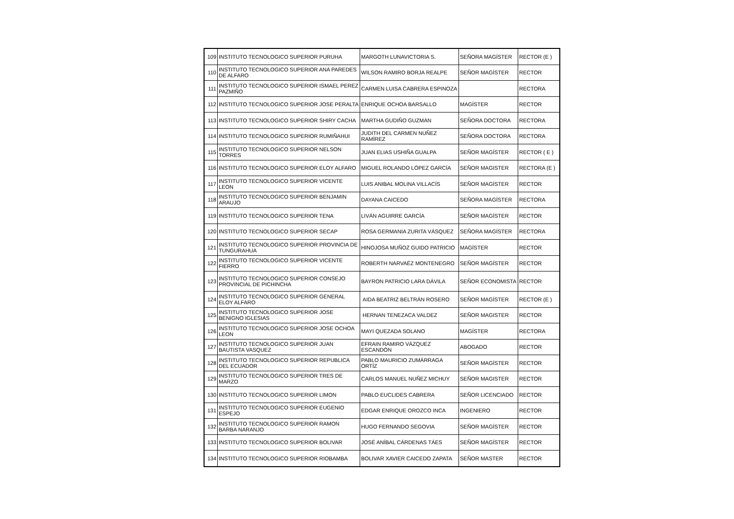| 109 | INSTITUTO TECNOLOGICO SUPERIOR PURUHA | MARGOTH LUNAVICTORIA S. | SEÑORA MAGÍSTER | RECTOR (E ) |
| 110 | INSTITUTO TECNOLOGICO SUPERIOR ANA PAREDES DE ALFARO | WILSON RAMIRO BORJA REALPE | SEÑOR MAGÍSTER | RECTOR |
| 111 | INSTITUTO TECNOLOGICO SUPERIOR ISMAEL PEREZ PAZMIÑO | CARMEN LUISA CABRERA ESPINOZA | | RECTORA |
| 112 | INSTITUTO TECNOLOGICO SUPERIOR JOSE PERALTA | ENRIQUE OCHOA BARSALLO | MAGÍSTER | RECTOR |
| 113 | INSTITUTO TECNOLOGICO SUPERIOR SHIRY CACHA | MARTHA GUDIÑO GUZMAN | SEÑORA DOCTORA | RECTORA |
| 114 | INSTITUTO TECNOLOGICO SUPERIOR RUMIÑAHUI | JUDITH DEL CARMEN NUÑEZ RAMÍREZ | SEÑORA DOCTORA | RECTORA |
| 115 | INSTITUTO TECNOLOGICO SUPERIOR NELSON TORRES | JUAN ELIAS USHIÑA GUALPA | SEÑOR MAGÍSTER | RECTOR ( E ) |
| 116 | INSTITUTO TECNOLOGICO SUPERIOR ELOY ALFARO | MIGUEL ROLANDO LÓPEZ GARCÍA | SEÑOR MAGISTER | RECTORA (E ) |
| 117 | INSTITUTO TECNOLOGICO SUPERIOR VICENTE LEON | LUIS ANIBAL MOLINA VILLACÍS | SEÑOR MAGÍSTER | RECTOR |
| 118 | INSTITUTO TECNOLOGICO SUPERIOR BENJAMIN ARAUJO | DAYANA CAICEDO | SEÑORA MAGÍSTER | RECTORA |
| 119 | INSTITUTO TECNOLOGICO SUPERIOR TENA | LIVÁN AGUIRRE GARCÍA | SEÑOR MAGÍSTER | RECTOR |
| 120 | INSTITUTO TECNOLOGICO SUPERIOR SECAP | ROSA GERMANIA ZURITA VÁSQUEZ | SEÑORA MAGÍSTER | RECTORA |
| 121 | INSTITUTO TECNOLOGICO SUPERIOR PROVINCIA DE TUNGURAHUA | HINOJOSA MUÑOZ GUIDO PATRICIO | MAGÍSTER | RECTOR |
| 122 | INSTITUTO TECNOLOGICO SUPERIOR VICENTE FIERRO | ROBERTH NARVAÉZ MONTENEGRO | SEÑOR MAGÍSTER | RECTOR |
| 123 | INSTITUTO TECNOLOGICO SUPERIOR CONSEJO PROVINCIAL DE PICHINCHA | BAYRON PATRICIO LARA DÁVILA | SEÑOR ECONOMISTA | RECTOR |
| 124 | INSTITUTO TECNOLOGICO SUPERIOR GENERAL ELOY ALFARO | AIDA BEATRIZ BELTRÁN ROSERO | SEÑOR MAGÍSTER | RECTOR (E ) |
| 125 | INSTITUTO TECNOLOGICO SUPERIOR JOSE BENIGNO IGLESIAS | HERNAN TENEZACA VALDEZ | SEÑOR MAGISTER | RECTOR |
| 126 | INSTITUTO TECNOLOGICO SUPERIOR JOSE OCHOA LEON | MAYI QUEZADA SOLANO | MAGÍSTER | RECTORA |
| 127 | INSTITUTO TECNOLOGICO SUPERIOR JUAN BAUTISTA VASQUEZ | EFRAIN RAMIRO VÁZQUEZ ESCANDÓN | ABOGADO | RECTOR |
| 128 | INSTITUTO TECNOLOGICO SUPERIOR REPUBLICA DEL ECUADOR | PABLO MAURICIO ZUMÁRRAGA ORTÍZ | SEÑOR MAGÍSTER | RECTOR |
| 129 | INSTITUTO TECNOLOGICO SUPERIOR TRES DE MARZO | CARLOS MANUEL NUÑEZ MICHUY | SEÑOR MAGISTER | RECTOR |
| 130 | INSTITUTO TECNOLOGICO SUPERIOR LIMON | PABLO EUCLIDES CABRERA | SEÑOR LICENCIADO | RECTOR |
| 131 | INSTITUTO TECNOLOGICO SUPERIOR EUGENIO ESPEJO | EDGAR ENRIQUE OROZCO INCA | INGENIERO | RECTOR |
| 132 | INSTITUTO TECNOLOGICO SUPERIOR RAMON BARBA NARANJO | HUGO FERNANDO SEGOVIA | SEÑOR MAGÍSTER | RECTOR |
| 133 | INSTITUTO TECNOLOGICO SUPERIOR BOLIVAR | JOSÉ ANÍBAL CÁRDENAS TÁES | SEÑOR MAGÍSTER | RECTOR |
| 134 | INSTITUTO TECNOLOGICO SUPERIOR RIOBAMBA | BOLIVAR XAVIER CAICEDO ZAPATA | SEÑOR MASTER | RECTOR |